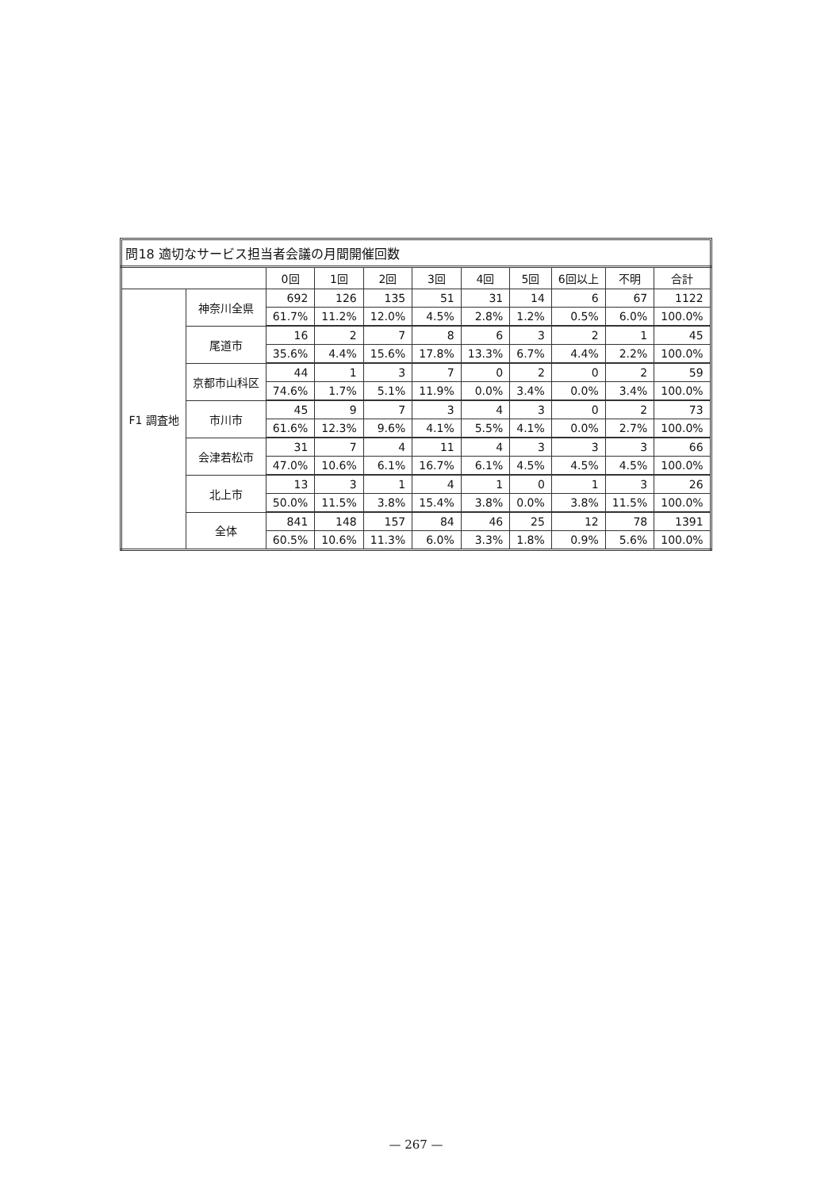問18 適切なサービス担当者会議の月間開催回数
| | | 0回 | 1回 | 2回 | 3回 | 4回 | 5回 | 6回以上 | 不明 | 合計 |
| --- | --- | --- | --- | --- | --- | --- | --- | --- | --- | --- |
| F1 調査地 | 神奈川全県 | 692 | 126 | 135 | 51 | 31 | 14 | 6 | 67 | 1122 |
| | | 61.7% | 11.2% | 12.0% | 4.5% | 2.8% | 1.2% | 0.5% | 6.0% | 100.0% |
| | 尾道市 | 16 | 2 | 7 | 8 | 6 | 3 | 2 | 1 | 45 |
| | | 35.6% | 4.4% | 15.6% | 17.8% | 13.3% | 6.7% | 4.4% | 2.2% | 100.0% |
| | 京都市山科区 | 44 | 1 | 3 | 7 | 0 | 2 | 0 | 2 | 59 |
| | | 74.6% | 1.7% | 5.1% | 11.9% | 0.0% | 3.4% | 0.0% | 3.4% | 100.0% |
| | 市川市 | 45 | 9 | 7 | 3 | 4 | 3 | 0 | 2 | 73 |
| | | 61.6% | 12.3% | 9.6% | 4.1% | 5.5% | 4.1% | 0.0% | 2.7% | 100.0% |
| | 会津若松市 | 31 | 7 | 4 | 11 | 4 | 3 | 3 | 3 | 66 |
| | | 47.0% | 10.6% | 6.1% | 16.7% | 6.1% | 4.5% | 4.5% | 4.5% | 100.0% |
| | 北上市 | 13 | 3 | 1 | 4 | 1 | 0 | 1 | 3 | 26 |
| | | 50.0% | 11.5% | 3.8% | 15.4% | 3.8% | 0.0% | 3.8% | 11.5% | 100.0% |
| | 全体 | 841 | 148 | 157 | 84 | 46 | 25 | 12 | 78 | 1391 |
| | | 60.5% | 10.6% | 11.3% | 6.0% | 3.3% | 1.8% | 0.9% | 5.6% | 100.0% |
— 267 —